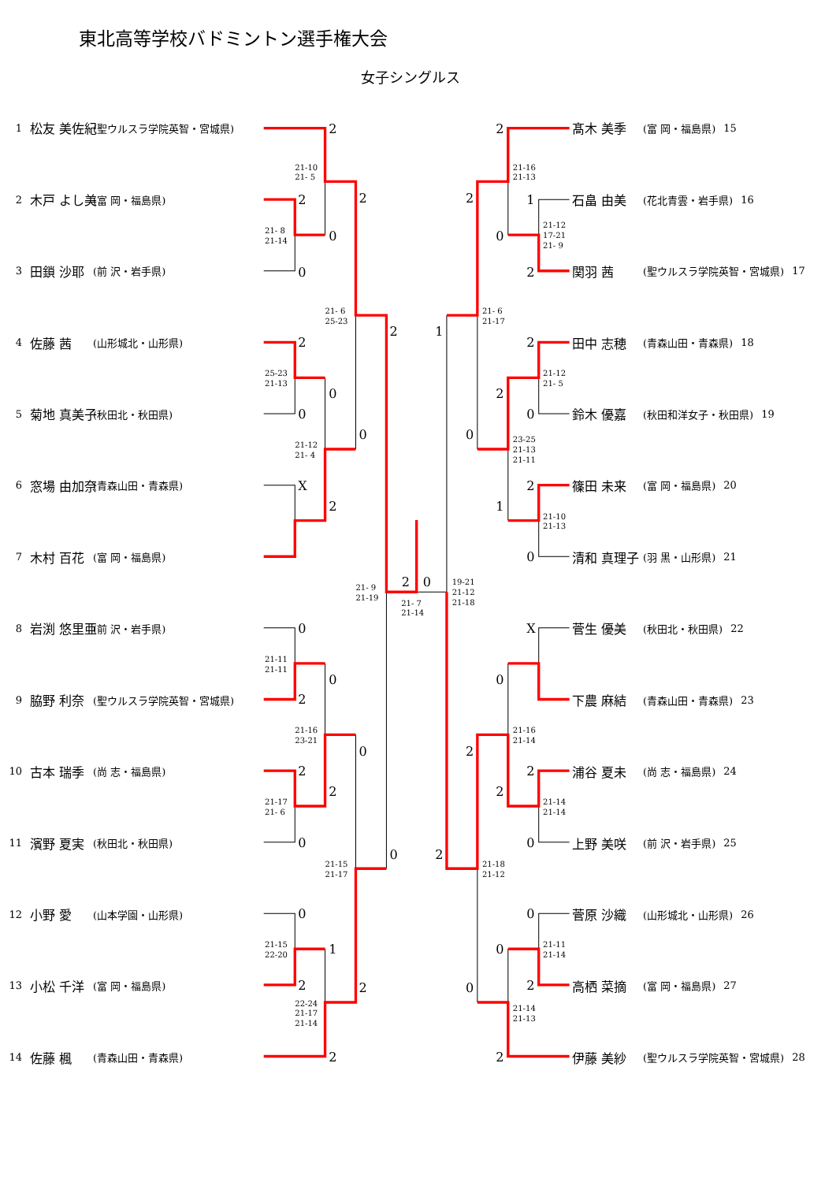東北高等学校バドミントン選手権大会
女子シングルス
1 松友 美佐紀 (聖ウルスラ学院英智・宮城県)
2 木戸 よし美 (富 岡・福島県)
3 田鎖 沙耶 (前 沢・岩手県)
4 佐藤 茜 (山形城北・山形県)
5 菊地 真美子 (秋田北・秋田県)
6 窓場 由加奈 (青森山田・青森県)
7 木村 百花 (富 岡・福島県)
8 岩渕 悠里亜 (前 沢・岩手県)
9 脇野 利奈 (聖ウルスラ学院英智・宮城県)
10 古本 瑞季 (尚 志・福島県)
11 濱野 夏実 (秋田北・秋田県)
12 小野 愛 (山本学園・山形県)
13 小松 千洋 (富 岡・福島県)
14 佐藤 楓 (青森山田・青森県)
2
2
0
0
2
2
0
0
0
X
2
2
2
0
0
0
2
0
2
2
0
0
0
1
2
2
2
2
1
2
0
2
1
2
2
0
0
2
1
0
X
0
2
2
2
0
2
0
0
2
0
2
21-10
21- 5
21- 8
21-14
21- 6
25-23
25-23
21-13
21-12
21- 4
21- 9
21-19
21- 7
21-14
21-11
21-11
21-16
23-21
21-17
21- 6
21-15
21-17
21-15
22-20
22-24
21-17
21-14
21-16
21-13
21-12
17-21
21- 9
21- 6
21-17
21-12
21- 5
23-25
21-13
21-11
21-10
21-13
19-21
21-12
21-18
21-16
21-14
21-14
21-14
21-18
21-12
21-11
21-14
21-14
21-13
髙木 美季 (富 岡・福島県) 15
石畠 由美 (花北青雲・岩手県) 16
関羽 茜 (聖ウルスラ学院英智・宮城県) 17
田中 志穂 (青森山田・青森県) 18
鈴木 優嘉 (秋田和洋女子・秋田県) 19
篠田 未来 (富 岡・福島県) 20
清和 真理子 (羽 黒・山形県) 21
菅生 優美 (秋田北・秋田県) 22
下農 麻結 (青森山田・青森県) 23
浦谷 夏未 (尚 志・福島県) 24
上野 美咲 (前 沢・岩手県) 25
菅原 沙織 (山形城北・山形県) 26
高栖 菜摘 (富 岡・福島県) 27
伊藤 美紗 (聖ウルスラ学院英智・宮城県) 28